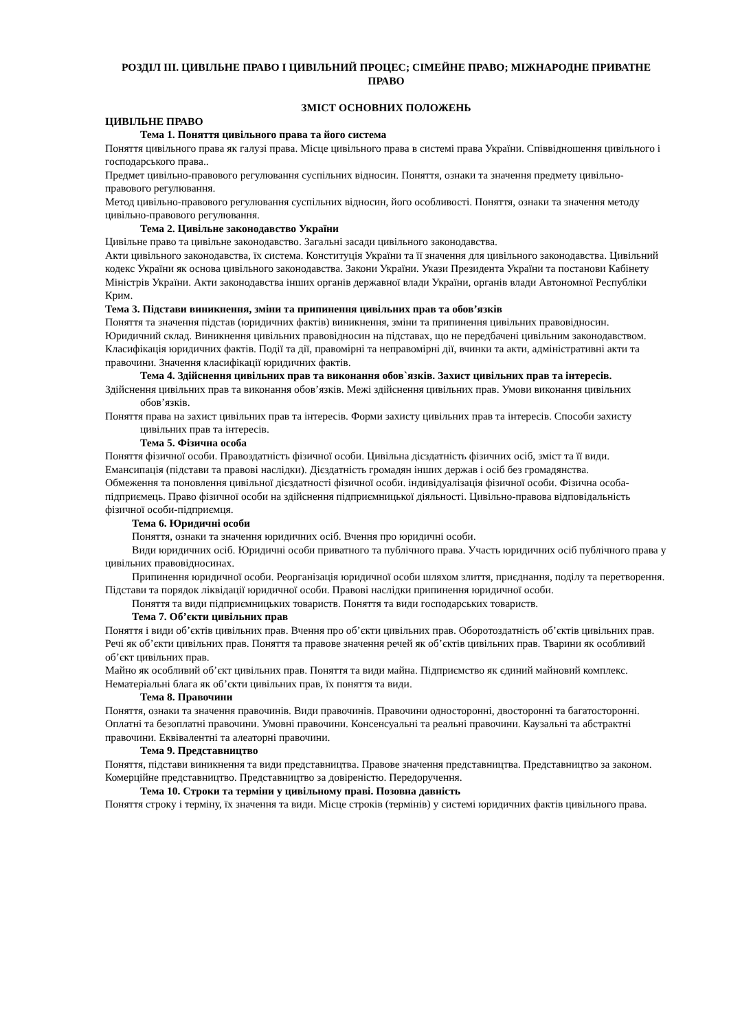РОЗДІЛ ІІІ. ЦИВІЛЬНЕ ПРАВО І ЦИВІЛЬНИЙ ПРОЦЕС; СІМЕЙНЕ ПРАВО; МІЖНАРОДНЕ ПРИВАТНЕ ПРАВО
ЗМІСТ ОСНОВНИХ ПОЛОЖЕНЬ
ЦИВІЛЬНЕ ПРАВО
Тема 1. Поняття цивільного права та його система
Поняття цивільного права як галузі права. Місце цивільного права в системі права України. Співвідношення цивільного і господарського права..
Предмет цивільно-правового регулювання суспільних відносин. Поняття, ознаки та значення предмету цивільно-правового регулювання.
Метод цивільно-правового регулювання суспільних відносин, його особливості. Поняття, ознаки та значення методу цивільно-правового регулювання.
Тема 2. Цивільне законодавство України
Цивільне право та цивільне законодавство. Загальні засади цивільного законодавства.
Акти цивільного законодавства, їх система. Конституція України та її значення для цивільного законодавства. Цивільний кодекс України як основа цивільного законодавства. Закони України. Укази Президента України та постанови Кабінету Міністрів України. Акти законодавства інших органів державної влади України, органів влади Автономної Республіки Крим.
Тема 3. Підстави виникнення, зміни та припинення цивільних прав та обов’язків
Поняття та значення підстав (юридичних фактів) виникнення, зміни та припинення цивільних правовідносин. Юридичний склад. Виникнення цивільних правовідносин на підставах, що не передбачені цивільним законодавством.
Класифікація юридичних фактів. Події та дії, правомірні та неправомірні дії, вчинки та акти, адміністративні акти та правочини. Значення класифікації юридичних фактів.
Тема 4. Здійснення цивільних прав та виконання обов`язків. Захист цивільних прав та інтересів.
Здійснення цивільних прав та виконання обов’язків. Межі здійснення цивільних прав. Умови виконання цивільних обов’язків.
Поняття права на захист цивільних прав та інтересів. Форми захисту цивільних прав та інтересів. Способи захисту цивільних прав та інтересів.
Тема 5. Фізична особа
Поняття фізичної особи. Правоздатність фізичної особи. Цивільна дієздатність фізичних осіб, зміст та її види. Емансипація (підстави та правові наслідки). Дієздатність громадян інших держав і осіб без громадянства.
Обмеження та поновлення цивільної дієздатності фізичної особи. індивідуалізація фізичної особи. Фізична особа-підприємець. Право фізичної особи на здійснення підприємницької діяльності. Цивільно-правова відповідальність фізичної особи-підприємця.
Тема 6. Юридичні особи
Поняття, ознаки та значення юридичних осіб. Вчення про юридичні особи.
Види юридичних осіб. Юридичні особи приватного та публічного права. Участь юридичних осіб публічного права у цивільних правовідносинах.
Припинення юридичної особи. Реорганізація юридичної особи шляхом злиття, приєднання, поділу та перетворення. Підстави та порядок ліквідації юридичної особи. Правові наслідки припинення юридичної особи.
Поняття та види підприємницьких товариств. Поняття та види господарських товариств.
Тема 7. Об’єкти цивільних прав
Поняття і види об’єктів цивільних прав. Вчення про об’єкти цивільних прав. Оборотоздатність об’єктів цивільних прав.
Речі як об’єкти цивільних прав. Поняття та правове значення речей як об’єктів цивільних прав. Тварини як особливий об’єкт цивільних прав.
Майно як особливий об’єкт цивільних прав. Поняття та види майна. Підприємство як єдиний майновий комплекс. Нематеріальні блага як об’єкти цивільних прав, їх поняття та види.
Тема 8. Правочини
Поняття, ознаки та значення правочинів. Види правочинів. Правочини односторонні, двосторонні та багатосторонні. Оплатні та безоплатні правочини. Умовні правочини. Консенсуальні та реальні правочини. Каузальні та абстрактні правочини. Еквівалентні та алеаторні правочини.
Тема 9. Представництво
Поняття, підстави виникнення та види представництва. Правове значення представництва. Представництво за законом. Комерційне представництво. Представництво за довіреністю. Передоручення.
Тема 10. Строки та терміни у цивільному праві. Позовна давність
Поняття строку і терміну, їх значення та види. Місце строків (термінів) у системі юридичних фактів цивільного права.